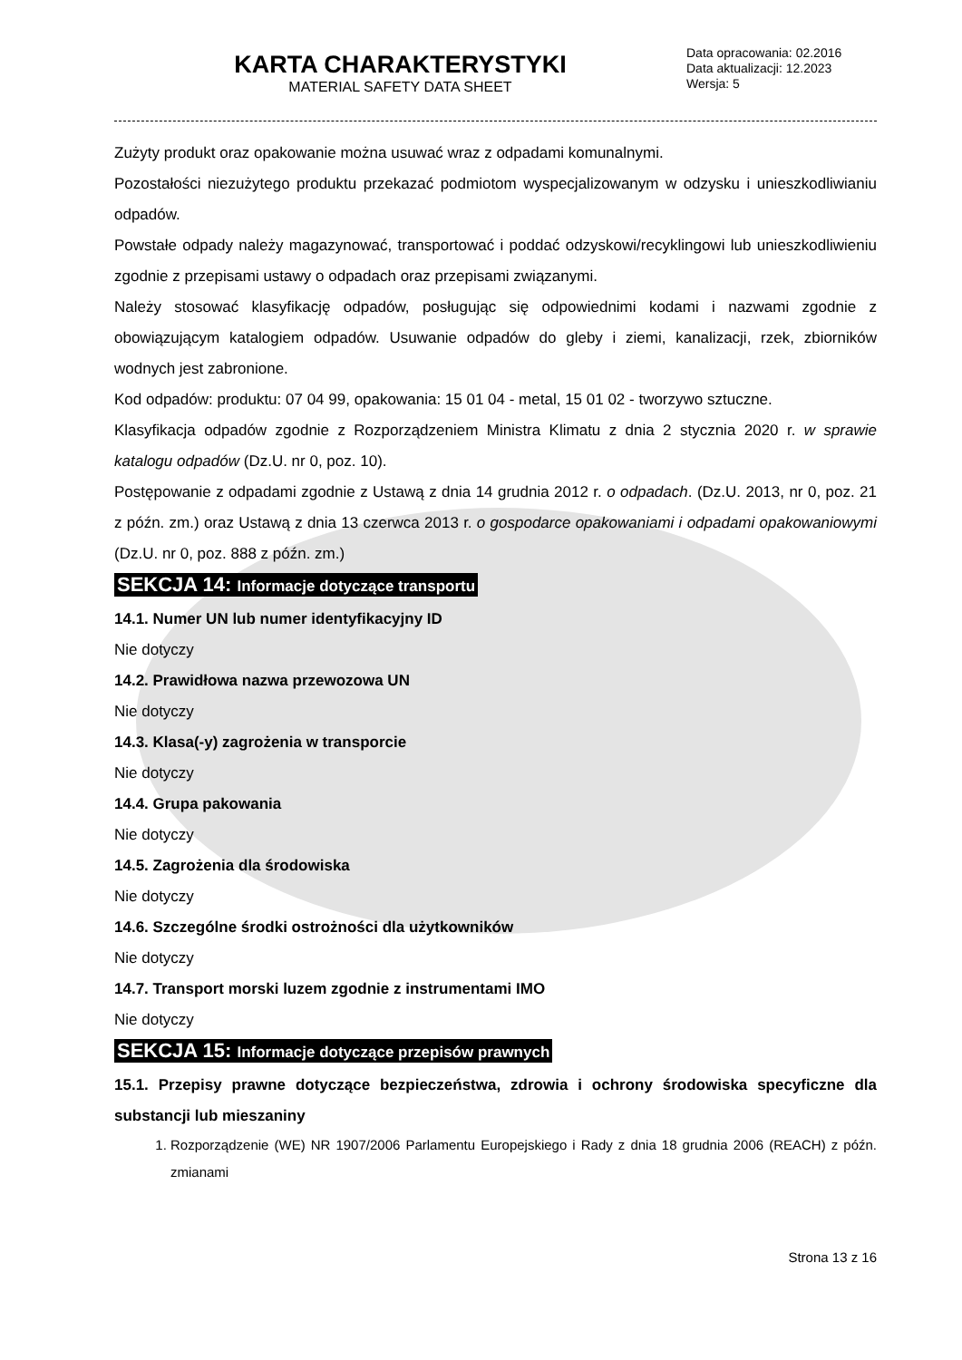KARTA CHARAKTERYSTYKI
MATERIAL SAFETY DATA SHEET
Data opracowania: 02.2016
Data aktualizacji: 12.2023
Wersja: 5
Zużyty produkt oraz opakowanie można usuwać wraz z odpadami komunalnymi.
Pozostałości niezużytego produktu przekazać podmiotom wyspecjalizowanym w odzysku i unieszkodliwianiu odpadów.
Powstałe odpady należy magazynować, transportować i poddać odzyskowi/recyklingowi lub unieszkodliwieniu zgodnie z przepisami ustawy o odpadach oraz przepisami związanymi.
Należy stosować klasyfikację odpadów, posługując się odpowiednimi kodami i nazwami zgodnie z obowiązującym katalogiem odpadów. Usuwanie odpadów do gleby i ziemi, kanalizacji, rzek, zbiorników wodnych jest zabronione.
Kod odpadów: produktu: 07 04 99, opakowania: 15 01 04 - metal, 15 01 02 - tworzywo sztuczne.
Klasyfikacja odpadów zgodnie z Rozporządzeniem Ministra Klimatu z dnia 2 stycznia 2020 r. w sprawie katalogu odpadów (Dz.U. nr 0, poz. 10).
Postępowanie z odpadami zgodnie z Ustawą z dnia 14 grudnia 2012 r. o odpadach. (Dz.U. 2013, nr 0, poz. 21 z późn. zm.) oraz Ustawą z dnia 13 czerwca 2013 r. o gospodarce opakowaniami i odpadami opakowaniowymi (Dz.U. nr 0, poz. 888 z późn. zm.)
SEKCJA 14: Informacje dotyczące transportu
14.1. Numer UN lub numer identyfikacyjny ID
Nie dotyczy
14.2. Prawidłowa nazwa przewozowa UN
Nie dotyczy
14.3. Klasa(-y) zagrożenia w transporcie
Nie dotyczy
14.4. Grupa pakowania
Nie dotyczy
14.5. Zagrożenia dla środowiska
Nie dotyczy
14.6. Szczególne środki ostrożności dla użytkowników
Nie dotyczy
14.7. Transport morski luzem zgodnie z instrumentami IMO
Nie dotyczy
SEKCJA 15: Informacje dotyczące przepisów prawnych
15.1. Przepisy prawne dotyczące bezpieczeństwa, zdrowia i ochrony środowiska specyficzne dla substancji lub mieszaniny
1. Rozporządzenie (WE) NR 1907/2006 Parlamentu Europejskiego i Rady z dnia 18 grudnia 2006 (REACH) z późn. zmianami
Strona 13 z 16